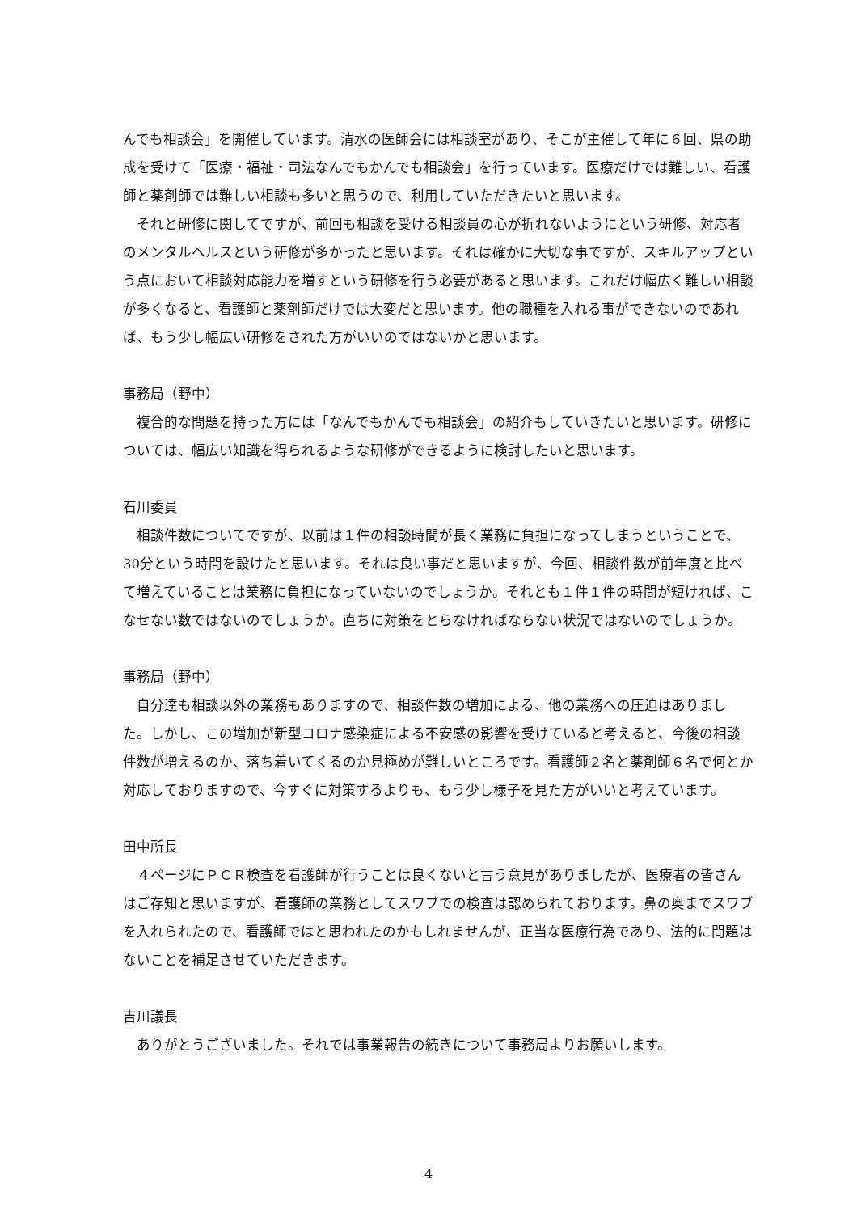んでも相談会」を開催しています。清水の医師会には相談室があり、そこが主催して年に６回、県の助成を受けて「医療・福祉・司法なんでもかんでも相談会」を行っています。医療だけでは難しい、看護師と薬剤師では難しい相談も多いと思うので、利用していただきたいと思います。
　それと研修に関してですが、前回も相談を受ける相談員の心が折れないようにという研修、対応者のメンタルヘルスという研修が多かったと思います。それは確かに大切な事ですが、スキルアップという点において相談対応能力を増すという研修を行う必要があると思います。これだけ幅広く難しい相談が多くなると、看護師と薬剤師だけでは大変だと思います。他の職種を入れる事ができないのであれば、もう少し幅広い研修をされた方がいいのではないかと思います。
事務局（野中）
　複合的な問題を持った方には「なんでもかんでも相談会」の紹介もしていきたいと思います。研修については、幅広い知識を得られるような研修ができるように検討したいと思います。
石川委員
　相談件数についてですが、以前は１件の相談時間が長く業務に負担になってしまうということで、30分という時間を設けたと思います。それは良い事だと思いますが、今回、相談件数が前年度と比べて増えていることは業務に負担になっていないのでしょうか。それとも１件１件の時間が短ければ、こなせない数ではないのでしょうか。直ちに対策をとらなければならない状況ではないのでしょうか。
事務局（野中）
　自分達も相談以外の業務もありますので、相談件数の増加による、他の業務への圧迫はありました。しかし、この増加が新型コロナ感染症による不安感の影響を受けていると考えると、今後の相談件数が増えるのか、落ち着いてくるのか見極めが難しいところです。看護師２名と薬剤師６名で何とか対応しておりますので、今すぐに対策するよりも、もう少し様子を見た方がいいと考えています。
田中所長
　４ページにＰＣＲ検査を看護師が行うことは良くないと言う意見がありましたが、医療者の皆さんはご存知と思いますが、看護師の業務としてスワブでの検査は認められております。鼻の奥までスワブを入れられたので、看護師ではと思われたのかもしれませんが、正当な医療行為であり、法的に問題はないことを補足させていただきます。
吉川議長
　ありがとうございました。それでは事業報告の続きについて事務局よりお願いします。
4